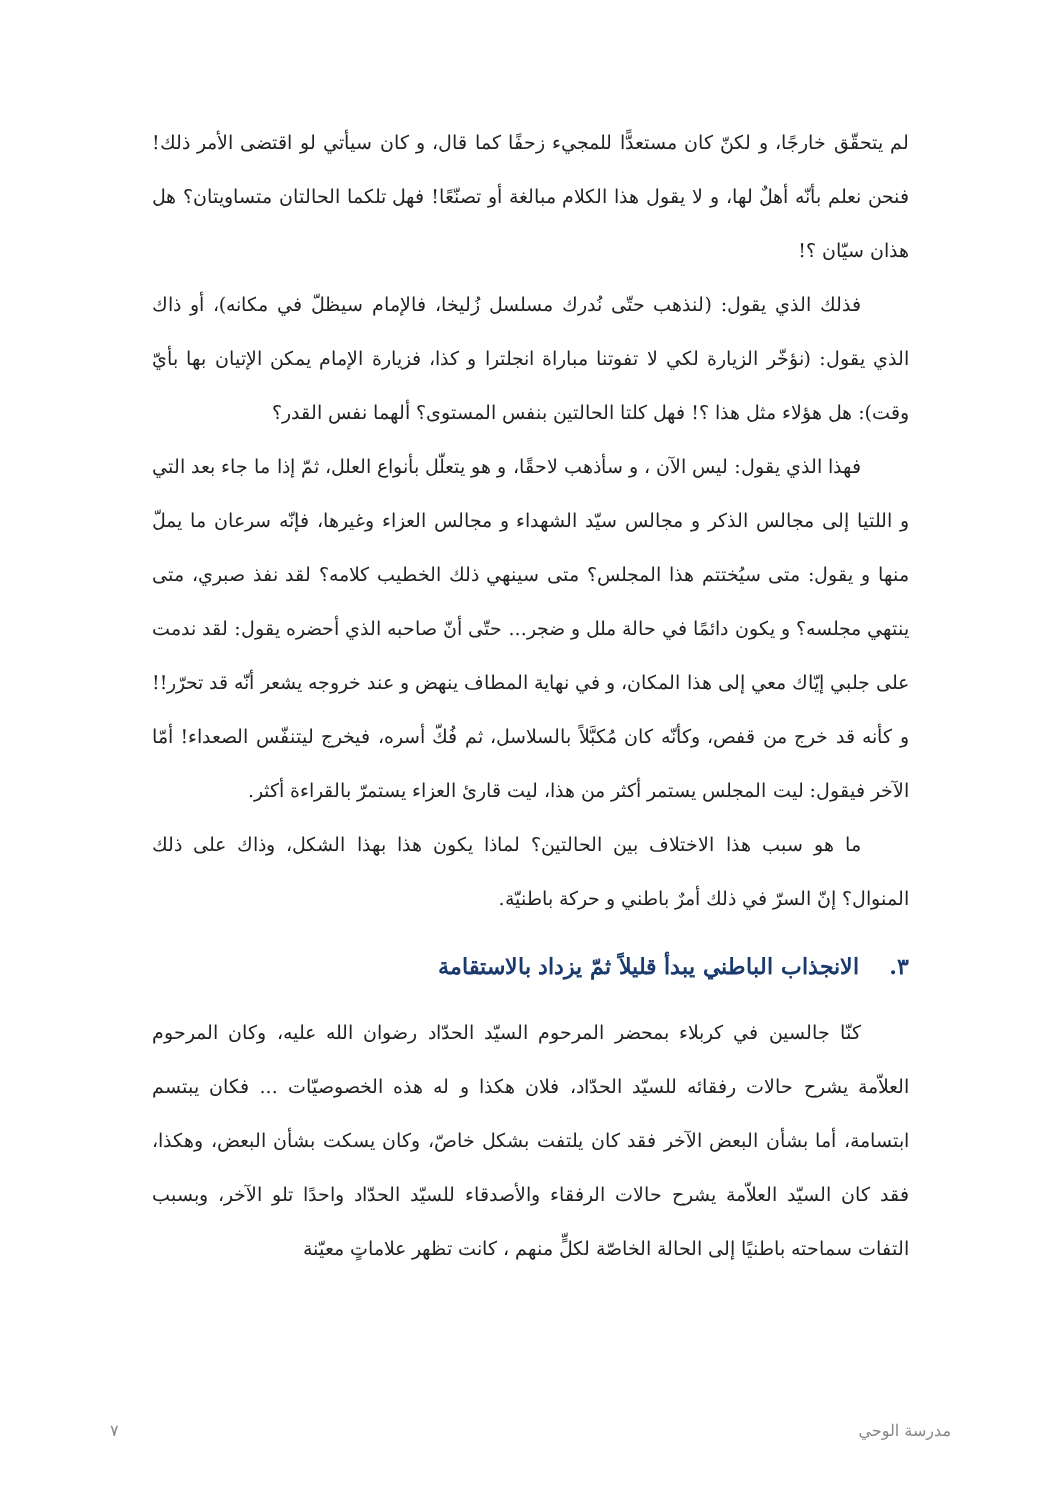لم يتحقّق خارجًا، و لكنّ كان مستعدًّا للمجيء زحفًا كما قال، و كان سيأتي لو اقتضى الأمر ذلك! فنحن نعلم بأنّه أهلٌ لها، و لا يقول هذا الكلام مبالغة أو تصنّعًا! فهل تلكما الحالتان متساويتان؟ هل هذان سيّان ؟!
فذلك الذي يقول: (لنذهب حتّى نُدرك مسلسل زُليخا، فالإمام سيظلّ في مكانه)، أو ذاك الذي يقول: (نؤخّر الزيارة لكي لا تفوتنا مباراة انجلترا و كذا، فزيارة الإمام يمكن الإتيان بها بأيّ وقت): هل هؤلاء مثل هذا ؟! فهل كلتا الحالتين بنفس المستوى؟ ألهما نفس القدر؟
فهذا الذي يقول: ليس الآن ، و سأذهب لاحقًا، و هو يتعلّل بأنواع العلل، ثمّ إذا ما جاء بعد التي و اللتيا إلى مجالس الذكر و مجالس سيّد الشهداء و مجالس العزاء وغيرها، فإنّه سرعان ما يملّ منها و يقول: متى سيُختتم هذا المجلس؟ متى سينهي ذلك الخطيب كلامه؟ لقد نفذ صبري، متى ينتهي مجلسه؟ و يكون دائمًا في حالة ملل و ضجر... حتّى أنّ صاحبه الذي أحضره يقول: لقد ندمت على جلبي إيّاك معي إلى هذا المكان، و في نهاية المطاف ينهض و عند خروجه يشعر أنّه قد تحرّر!! و كأنه قد خرج من قفص، وكأنّه كان مُكبَّلاً بالسلاسل، ثم فُكّ أسره، فيخرج ليتنفّس الصعداء! أمّا الآخر فيقول: ليت المجلس يستمر أكثر من هذا، ليت قارئ العزاء يستمرّ بالقراءة أكثر.
ما هو سبب هذا الاختلاف بين الحالتين؟ لماذا يكون هذا بهذا الشكل، وذاك على ذلك المنوال؟ إنّ السرّ في ذلك أمرٌ باطني و حركة باطنيّة.
٣. الانجذاب الباطني يبدأ قليلاً ثمّ يزداد بالاستقامة
كنّا جالسين في كربلاء بمحضر المرحوم السيّد الحدّاد رضوان الله عليه، وكان المرحوم العلاّمة يشرح حالات رفقائه للسيّد الحدّاد، فلان هكذا و له هذه الخصوصيّات ... فكان يبتسم ابتسامة، أما بشأن البعض الآخر فقد كان يلتفت بشكل خاصّ، وكان يسكت بشأن البعض، وهكذا، فقد كان السيّد العلاّمة يشرح حالات الرفقاء والأصدقاء للسيّد الحدّاد واحدًا تلو الآخر، وبسبب التفات سماحته باطنيًا إلى الحالة الخاصّة لكلٍّ منهم ، كانت تظهر علاماتٍ معيّنة
مدرسة الوحي ٧